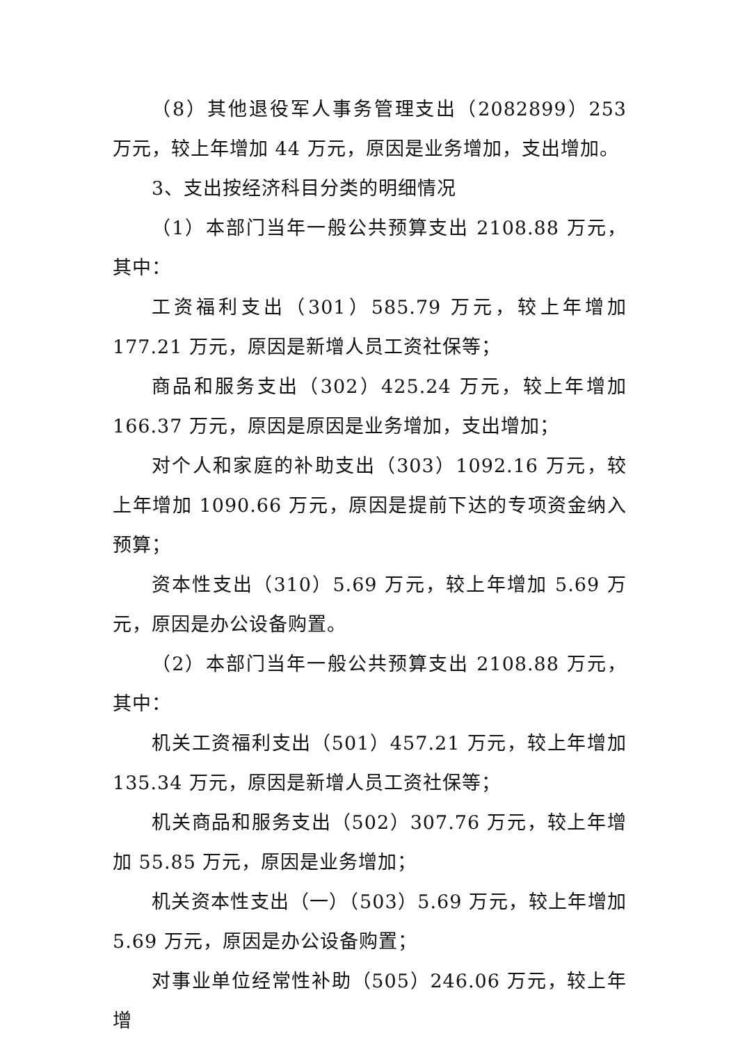（8）其他退役军人事务管理支出（2082899）253 万元，较上年增加 44 万元，原因是业务增加，支出增加。
3、支出按经济科目分类的明细情况
（1）本部门当年一般公共预算支出 2108.88 万元，其中：
工资福利支出（301）585.79 万元，较上年增加 177.21 万元，原因是新增人员工资社保等；
商品和服务支出（302）425.24 万元，较上年增加 166.37 万元，原因是原因是业务增加，支出增加；
对个人和家庭的补助支出（303）1092.16 万元，较上年增加 1090.66 万元，原因是提前下达的专项资金纳入预算；
资本性支出（310）5.69 万元，较上年增加 5.69 万元，原因是办公设备购置。
（2）本部门当年一般公共预算支出 2108.88 万元，其中：
机关工资福利支出（501）457.21 万元，较上年增加 135.34 万元，原因是新增人员工资社保等；
机关商品和服务支出（502）307.76 万元，较上年增加 55.85 万元，原因是业务增加；
机关资本性支出（一）（503）5.69 万元，较上年增加 5.69 万元，原因是办公设备购置；
对事业单位经常性补助（505）246.06 万元，较上年增